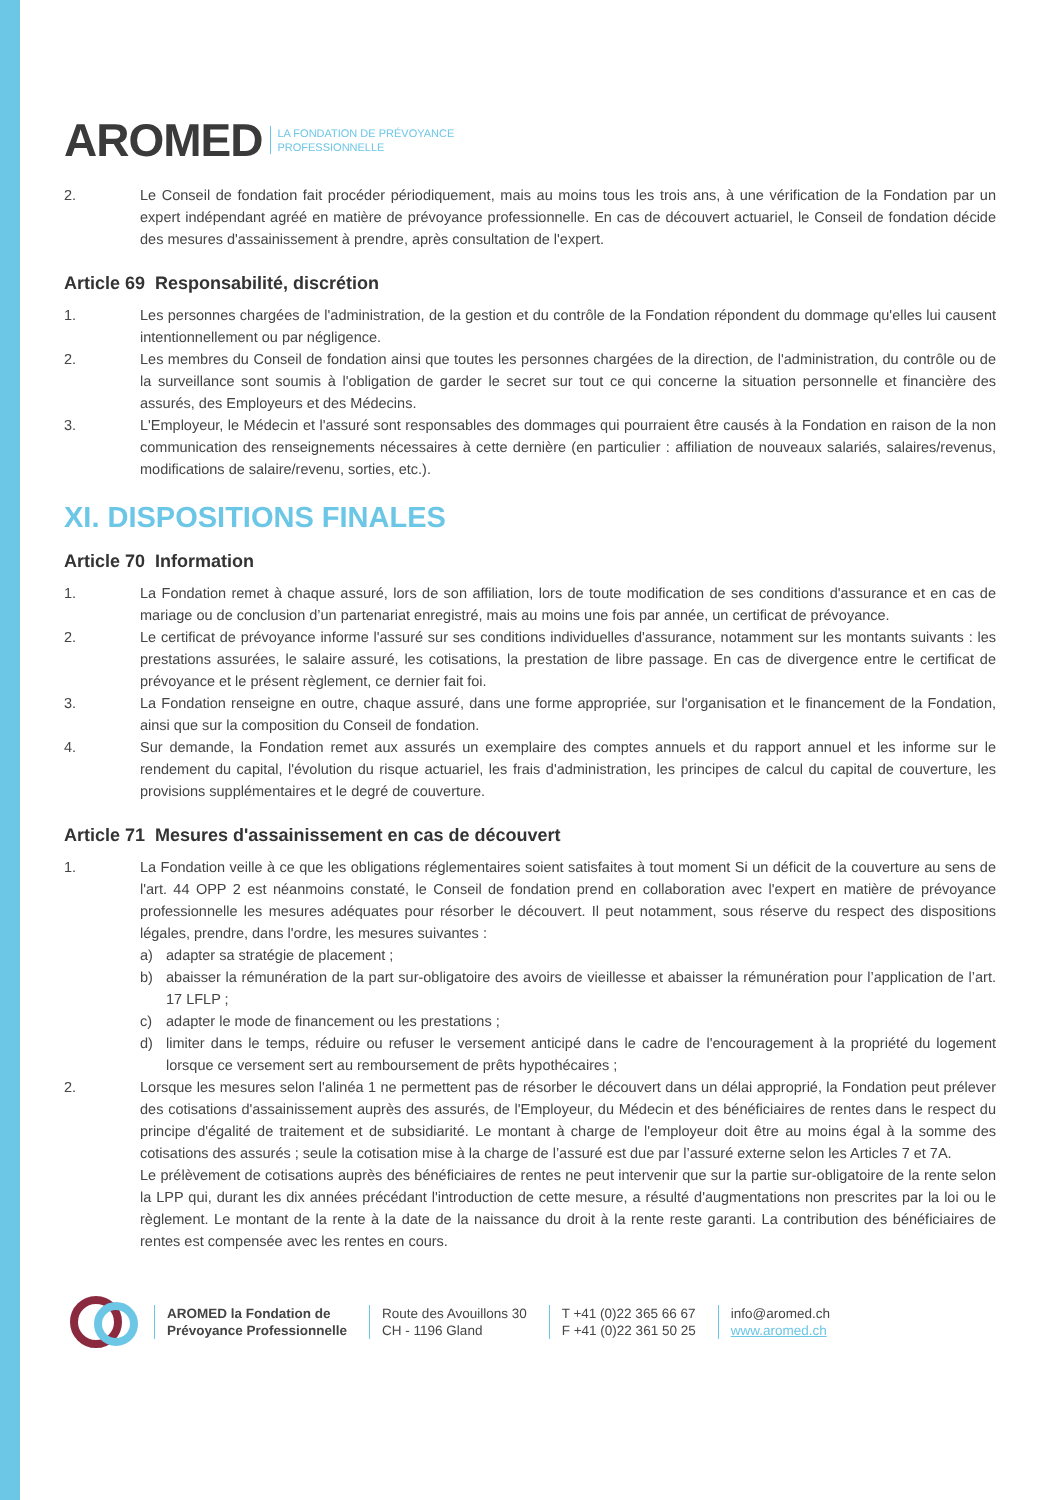AROMED LA FONDATION DE PRÉVOYANCE
PROFESSIONNELLE
2. Le Conseil de fondation fait procéder périodiquement, mais au moins tous les trois ans, à une vérification de la Fondation par un expert indépendant agréé en matière de prévoyance professionnelle. En cas de découvert actuariel, le Conseil de fondation décide des mesures d'assainissement à prendre, après consultation de l'expert.
Article 69 Responsabilité, discrétion
1. Les personnes chargées de l'administration, de la gestion et du contrôle de la Fondation répondent du dommage qu'elles lui causent intentionnellement ou par négligence.
2. Les membres du Conseil de fondation ainsi que toutes les personnes chargées de la direction, de l'administration, du contrôle ou de la surveillance sont soumis à l'obligation de garder le secret sur tout ce qui concerne la situation personnelle et financière des assurés, des Employeurs et des Médecins.
3. L'Employeur, le Médecin et l'assuré sont responsables des dommages qui pourraient être causés à la Fondation en raison de la non communication des renseignements nécessaires à cette dernière (en particulier : affiliation de nouveaux salariés, salaires/revenus, modifications de salaire/revenu, sorties, etc.).
XI. DISPOSITIONS FINALES
Article 70 Information
1. La Fondation remet à chaque assuré, lors de son affiliation, lors de toute modification de ses conditions d'assurance et en cas de mariage ou de conclusion d’un partenariat enregistré, mais au moins une fois par année, un certificat de prévoyance.
2. Le certificat de prévoyance informe l'assuré sur ses conditions individuelles d'assurance, notamment sur les montants suivants : les prestations assurées, le salaire assuré, les cotisations, la prestation de libre passage. En cas de divergence entre le certificat de prévoyance et le présent règlement, ce dernier fait foi.
3. La Fondation renseigne en outre, chaque assuré, dans une forme appropriée, sur l'organisation et le financement de la Fondation, ainsi que sur la composition du Conseil de fondation.
4. Sur demande, la Fondation remet aux assurés un exemplaire des comptes annuels et du rapport annuel et les informe sur le rendement du capital, l'évolution du risque actuariel, les frais d'administration, les principes de calcul du capital de couverture, les provisions supplémentaires et le degré de couverture.
Article 71 Mesures d'assainissement en cas de découvert
1. La Fondation veille à ce que les obligations réglementaires soient satisfaites à tout moment Si un déficit de la couverture au sens de l'art. 44 OPP 2 est néanmoins constaté, le Conseil de fondation prend en collaboration avec l'expert en matière de prévoyance professionnelle les mesures adéquates pour résorber le découvert. Il peut notamment, sous réserve du respect des dispositions légales, prendre, dans l'ordre, les mesures suivantes :
a) adapter sa stratégie de placement ;
b) abaisser la rémunération de la part sur-obligatoire des avoirs de vieillesse et abaisser la rémunération pour l’application de l’art. 17 LFLP ;
c) adapter le mode de financement ou les prestations ;
d) limiter dans le temps, réduire ou refuser le versement anticipé dans le cadre de l'encouragement à la propriété du logement lorsque ce versement sert au remboursement de prêts hypothécaires ;
2. Lorsque les mesures selon l'alinéa 1 ne permettent pas de résorber le découvert dans un délai approprié, la Fondation peut prélever des cotisations d'assainissement auprès des assurés, de l'Employeur, du Médecin et des bénéficiaires de rentes dans le respect du principe d'égalité de traitement et de subsidiarité. Le montant à charge de l'employeur doit être au moins égal à la somme des cotisations des assurés ; seule la cotisation mise à la charge de l’assuré est due par l’assuré externe selon les Articles 7 et 7A.
Le prélèvement de cotisations auprès des bénéficiaires de rentes ne peut intervenir que sur la partie sur-obligatoire de la rente selon la LPP qui, durant les dix années précédant l'introduction de cette mesure, a résulté d'augmentations non prescrites par la loi ou le règlement. Le montant de la rente à la date de la naissance du droit à la rente reste garanti. La contribution des bénéficiaires de rentes est compensée avec les rentes en cours.
AROMED la Fondation de
Prévoyance Professionnelle
Route des Avouillons 30
CH - 1196 Gland
T +41 (0)22 365 66 67
F +41 (0)22 361 50 25
info@aromed.ch
www.aromed.ch